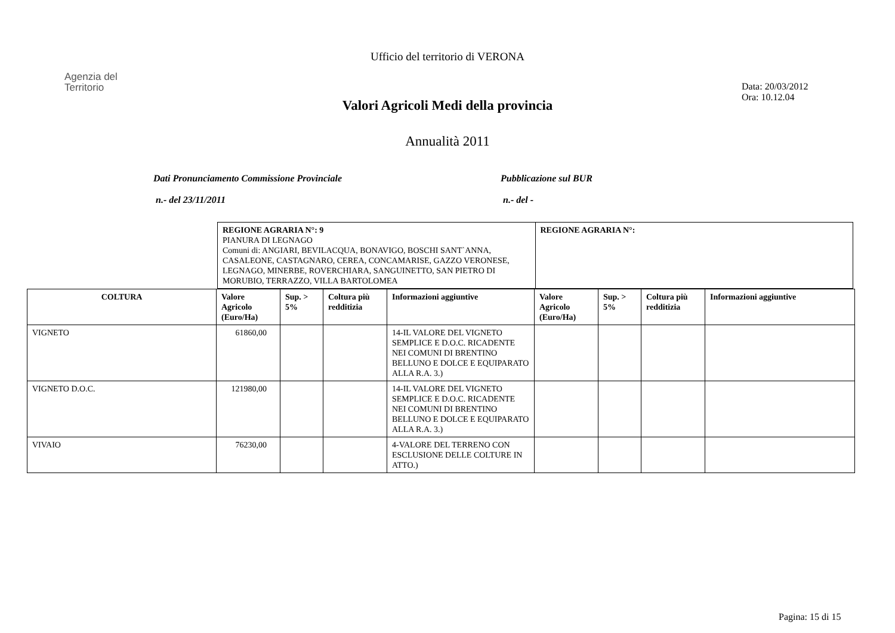Agenzia del
Territorio
Ufficio del territorio di VERONA
Data: 20/03/2012
Ora: 10.12.04
Valori Agricoli Medi della provincia
Annualità 2011
Dati Pronunciamento Commissione Provinciale
n.- del 23/11/2011
Pubblicazione sul BUR
n.- del -
| REGIONE AGRARIA N°: 9 PIANURA DI LEGNAGO Comuni di: ANGIARI, BEVILACQUA, BONAVIGO, BOSCHI SANT`ANNA, CASALEONE, CASTAGNARO, CEREA, CONCAMARISE, GAZZO VERONESE, LEGNAGO, MINERBE, ROVERCHIARA, SANGUINETTO, SAN PIETRO DI MORUBIO, TERRAZZO, VILLA BARTOLOMEA | REGIONE AGRARIA N°: |
| COLTURA | Valore Agricolo (Euro/Ha) | Sup. > 5% | Coltura più redditizia | Informazioni aggiuntive | Valore Agricolo (Euro/Ha) | Sup. > 5% | Coltura più redditizia | Informazioni aggiuntive |
| --- | --- | --- | --- | --- | --- | --- | --- | --- |
| VIGNETO | 61860,00 | | | 14-IL VALORE DEL VIGNETO SEMPLICE E D.O.C. RICADENTE NEI COMUNI DI BRENTINO BELLUNO E DOLCE E EQUIPARATO ALLA R.A. 3.) | | | | |
| VIGNETO D.O.C. | 121980,00 | | | 14-IL VALORE DEL VIGNETO SEMPLICE E D.O.C. RICADENTE NEI COMUNI DI BRENTINO BELLUNO E DOLCE E EQUIPARATO ALLA R.A. 3.) | | | | |
| VIVAIO | 76230,00 | | | 4-VALORE DEL TERRENO CON ESCLUSIONE DELLE COLTURE IN ATTO.) | | | | |
Pagina: 15 di 15